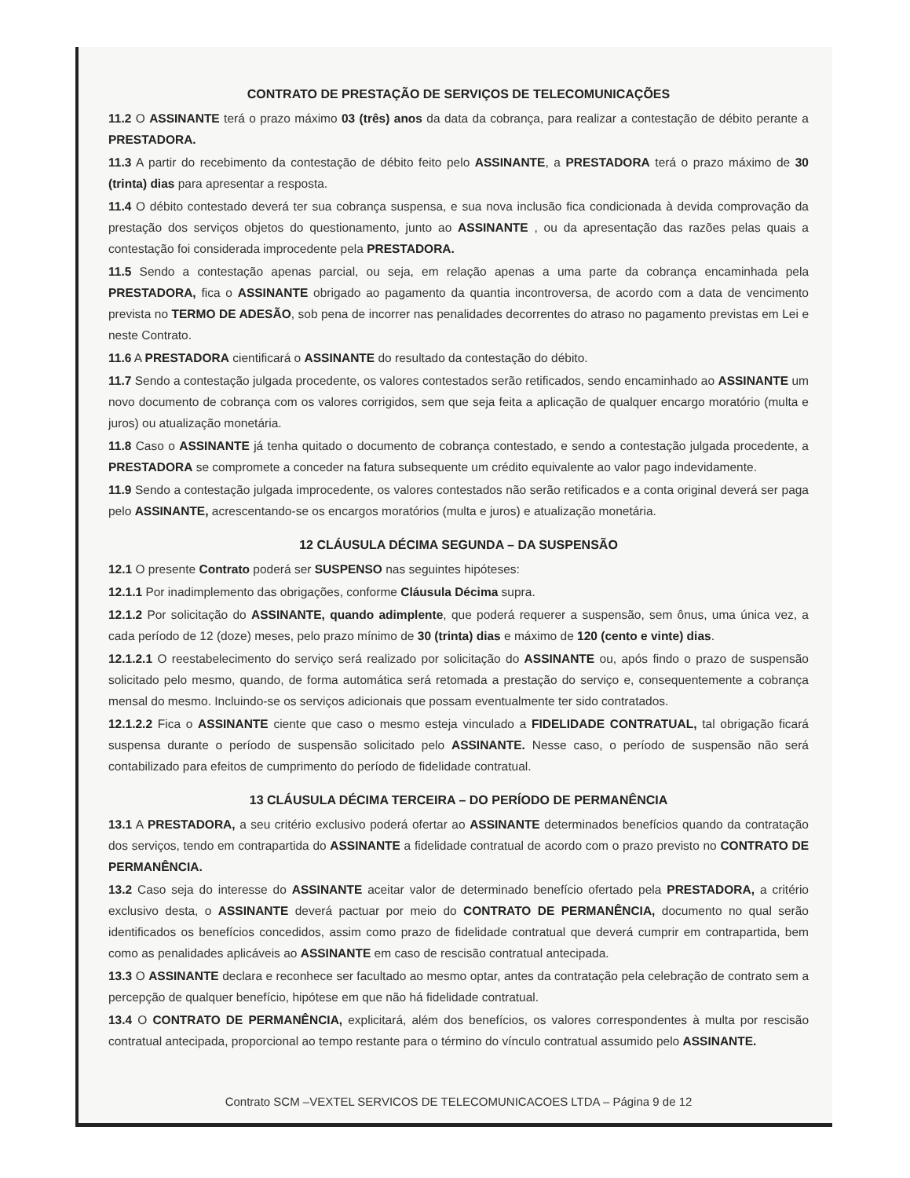CONTRATO DE PRESTAÇÃO DE SERVIÇOS DE TELECOMUNICAÇÕES
11.2 O ASSINANTE terá o prazo máximo 03 (três) anos da data da cobrança, para realizar a contestação de débito perante a PRESTADORA.
11.3 A partir do recebimento da contestação de débito feito pelo ASSINANTE, a PRESTADORA terá o prazo máximo de 30 (trinta) dias para apresentar a resposta.
11.4 O débito contestado deverá ter sua cobrança suspensa, e sua nova inclusão fica condicionada à devida comprovação da prestação dos serviços objetos do questionamento, junto ao ASSINANTE , ou da apresentação das razões pelas quais a contestação foi considerada improcedente pela PRESTADORA.
11.5 Sendo a contestação apenas parcial, ou seja, em relação apenas a uma parte da cobrança encaminhada pela PRESTADORA, fica o ASSINANTE obrigado ao pagamento da quantia incontroversa, de acordo com a data de vencimento prevista no TERMO DE ADESÃO, sob pena de incorrer nas penalidades decorrentes do atraso no pagamento previstas em Lei e neste Contrato.
11.6 A PRESTADORA cientificará o ASSINANTE do resultado da contestação do débito.
11.7 Sendo a contestação julgada procedente, os valores contestados serão retificados, sendo encaminhado ao ASSINANTE um novo documento de cobrança com os valores corrigidos, sem que seja feita a aplicação de qualquer encargo moratório (multa e juros) ou atualização monetária.
11.8 Caso o ASSINANTE já tenha quitado o documento de cobrança contestado, e sendo a contestação julgada procedente, a PRESTADORA se compromete a conceder na fatura subsequente um crédito equivalente ao valor pago indevidamente.
11.9 Sendo a contestação julgada improcedente, os valores contestados não serão retificados e a conta original deverá ser paga pelo ASSINANTE, acrescentando-se os encargos moratórios (multa e juros) e atualização monetária.
12 CLÁUSULA DÉCIMA SEGUNDA – DA SUSPENSÃO
12.1 O presente Contrato poderá ser SUSPENSO nas seguintes hipóteses:
12.1.1 Por inadimplemento das obrigações, conforme Cláusula Décima supra.
12.1.2 Por solicitação do ASSINANTE, quando adimplente, que poderá requerer a suspensão, sem ônus, uma única vez, a cada período de 12 (doze) meses, pelo prazo mínimo de 30 (trinta) dias e máximo de 120 (cento e vinte) dias.
12.1.2.1 O reestabelecimento do serviço será realizado por solicitação do ASSINANTE ou, após findo o prazo de suspensão solicitado pelo mesmo, quando, de forma automática será retomada a prestação do serviço e, consequentemente a cobrança mensal do mesmo. Incluindo-se os serviços adicionais que possam eventualmente ter sido contratados.
12.1.2.2 Fica o ASSINANTE ciente que caso o mesmo esteja vinculado a FIDELIDADE CONTRATUAL, tal obrigação ficará suspensa durante o período de suspensão solicitado pelo ASSINANTE. Nesse caso, o período de suspensão não será contabilizado para efeitos de cumprimento do período de fidelidade contratual.
13 CLÁUSULA DÉCIMA TERCEIRA – DO PERÍODO DE PERMANÊNCIA
13.1 A PRESTADORA, a seu critério exclusivo poderá ofertar ao ASSINANTE determinados benefícios quando da contratação dos serviços, tendo em contrapartida do ASSINANTE a fidelidade contratual de acordo com o prazo previsto no CONTRATO DE PERMANÊNCIA.
13.2 Caso seja do interesse do ASSINANTE aceitar valor de determinado benefício ofertado pela PRESTADORA, a critério exclusivo desta, o ASSINANTE deverá pactuar por meio do CONTRATO DE PERMANÊNCIA, documento no qual serão identificados os benefícios concedidos, assim como prazo de fidelidade contratual que deverá cumprir em contrapartida, bem como as penalidades aplicáveis ao ASSINANTE em caso de rescisão contratual antecipada.
13.3 O ASSINANTE declara e reconhece ser facultado ao mesmo optar, antes da contratação pela celebração de contrato sem a percepção de qualquer benefício, hipótese em que não há fidelidade contratual.
13.4 O CONTRATO DE PERMANÊNCIA, explicitará, além dos benefícios, os valores correspondentes à multa por rescisão contratual antecipada, proporcional ao tempo restante para o término do vínculo contratual assumido pelo ASSINANTE.
Contrato SCM –VEXTEL SERVICOS DE TELECOMUNICACOES LTDA – Página 9 de 12